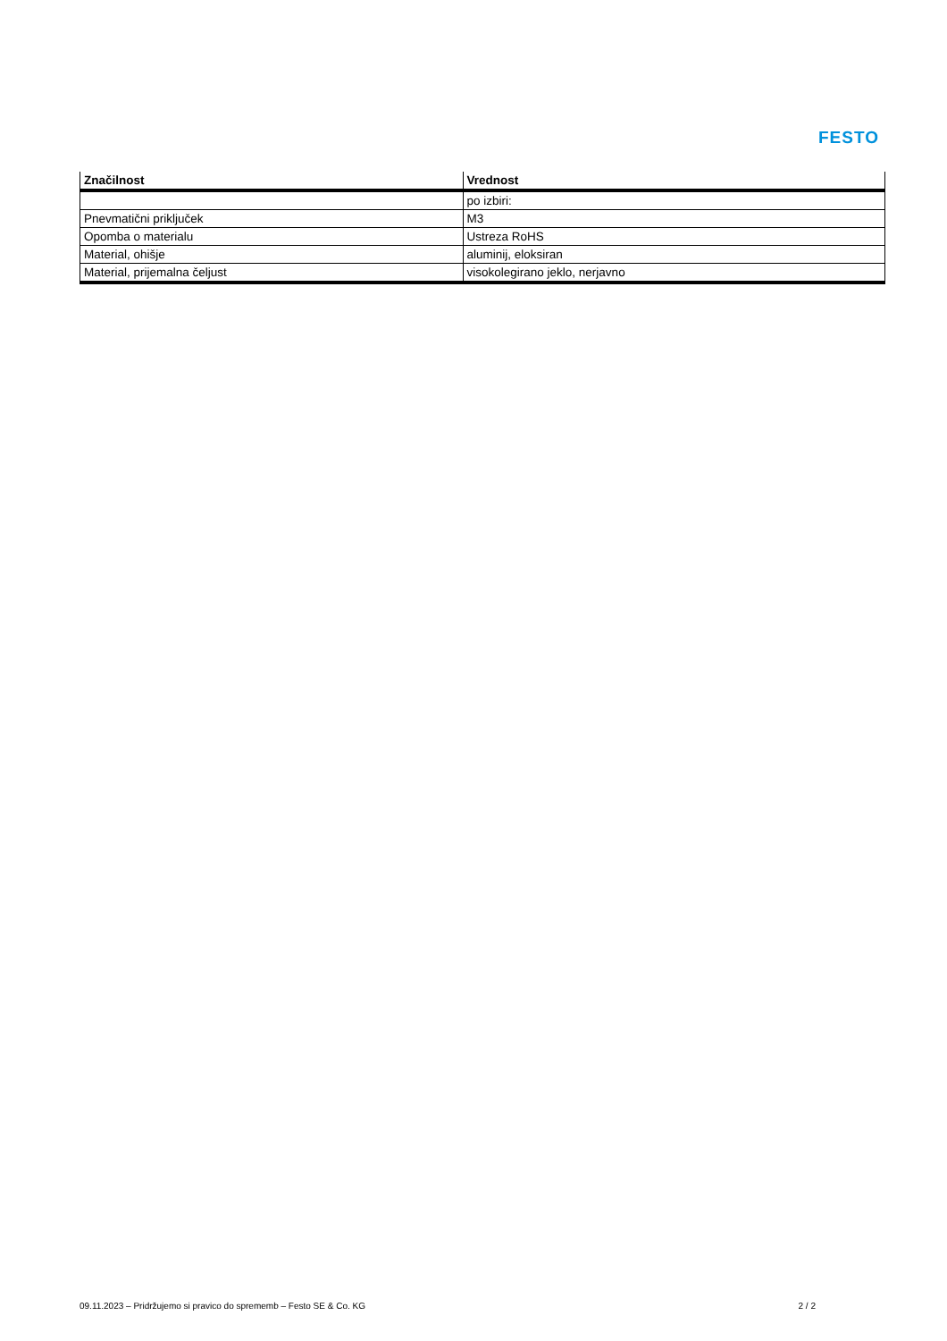FESTO
| Značilnost | Vrednost |
| --- | --- |
| | po izbiri: |
| Pnevmatični priključek | M3 |
| Opomba o materialu | Ustreza RoHS |
| Material, ohišje | aluminij, eloksiran |
| Material, prijemalna čeljust | visokolegirano jeklo, nerjavno |
09.11.2023 – Pridržujemo si pravico do sprememb – Festo SE & Co. KG 2 / 2